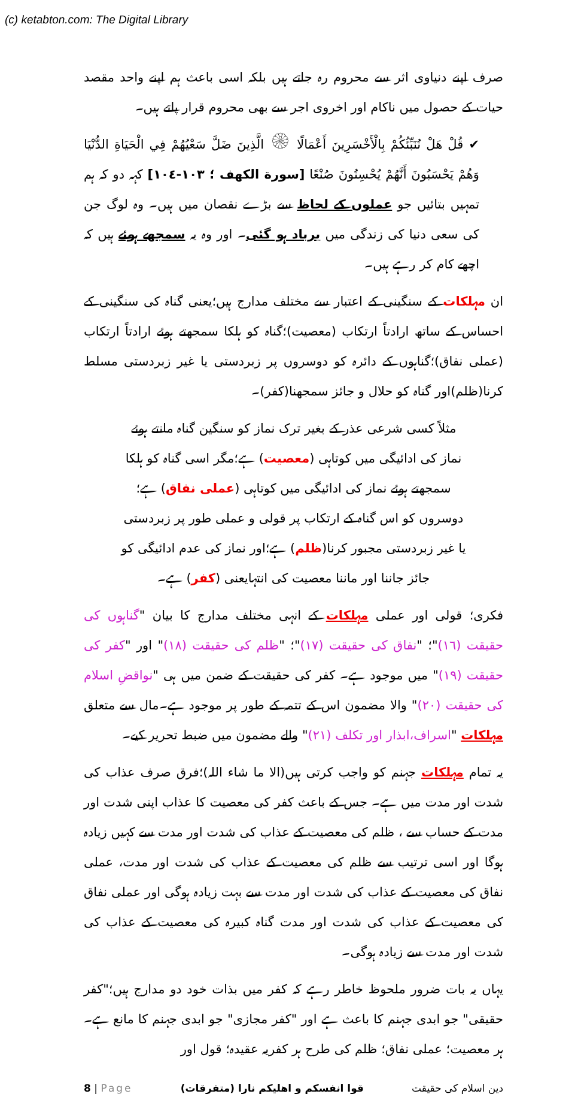(c) ketabton.com: The Digital Library
صرف اپنے دنیاوی اثر سے محروم رہ جاتے ہیں بلکہ اسی باعث ہم اپنے واحد مقصد حیات کے حصول میں ناکام اور اخروی اجر سے بھی محروم قرار پاتے ہیں۔
✔ قُلْ هَلْ نُنَبِّئُكُمْ بِالْأَخْسَرِينَ أَعْمَالًا ۞ الَّذِينَ ضَلَّ سَعْيُهُمْ فِي الْحَيَاةِ الدُّنْيَا وَهُمْ يَحْسَبُونَ أَنَّهُمْ يُحْسِنُونَ صُنْعًا [سورة الكهف ؛ ١٠٣-١٠٤] کہہ دو کہ ہم تمہیں بتائیں جو عملوں کے لحاظ سے بڑے نقصان میں ہیں۔ وہ لوگ جن کی سعی دنیا کی زندگی میں برباد ہو گئی۔ اور وہ یہ سمجھے ہوئے ہیں کہ اچھے کام کر رہے ہیں۔
ان مہلکات کے سنگینی کے اعتبار سے مختلف مدارج ہیں؛یعنی گناہ کی سنگینی کے احساس کے ساتھ ارادتاً ارتکاب (معصیت)؛گناہ کو ہلکا سمجھتے ہوئے ارادتاً ارتکاب (عملی نفاق)؛گناہوں کے دائرہ کو دوسروں پر زبردستی یا غیر زبردستی مسلط کرنا(ظلم)اور گناہ کو حلال و جائز سمجھنا(کفر)۔
مثلاً کسی شرعی عذر کے بغیر ترک نماز کو سنگین گناہ مانتے ہوئے نماز کی ادائیگی میں کوتاہی (معصیت) ہے؛مگر اسی گناہ کو ہلکا سمجھتے ہوئے نماز کی ادائیگی میں کوتاہی (عملی نفاق) ہے؛ دوسروں کو اس گناہ کے ارتکاب پر قولی و عملی طور پر زبردستی یا غیر زبردستی مجبور کرنا(ظلم) ہے؛اور نماز کی عدم ادائیگی کو جائز جاننا اور ماننا معصیت کی انتہایعنی (کفر) ہے۔
فکری؛ قولی اور عملی مہلکات کے انہی مختلف مدارج کا بیان "گناہوں کی حقیقت (١٦)"؛ "نفاق کی حقیقت (١٧)"؛ "ظلم کی حقیقت (١٨)" اور "کفر کی حقیقت (١٩)" میں موجود ہے۔ کفر کی حقیقت کے ضمن میں ہی "نواقضِ اسلام کی حقیقت (٢٠)" والا مضمون اس کے تتمہ کے طور پر موجود ہے۔مال سے متعلق مہلکات "اسراف،ابذار اور تکلف (٢١)" والے مضمون میں ضبط تحریر کیے۔
یہ تمام مہلکات جہنم کو واجب کرتی ہیں(الا ما شاء اللہ)؛فرق صرف عذاب کی شدت اور مدت میں ہے۔ جس کے باعث کفر کی معصیت کا عذاب اپنی شدت اور مدت کے حساب سے ، ظلم کی معصیت کے عذاب کی شدت اور مدت سے کہیں زیادہ ہوگا اور اسی ترتیب سے ظلم کی معصیت کے عذاب کی شدت اور مدت، عملی نفاق کی معصیت کے عذاب کی شدت اور مدت سے بہت زیادہ ہوگی اور عملی نفاق کی معصیت کے عذاب کی شدت اور مدت گناہ کبیرہ کی معصیت کے عذاب کی شدت اور مدت سے زیادہ ہوگی۔
یہاں یہ بات ضرور ملحوظ خاطر رہے کہ کفر میں بذات خود دو مدارج ہیں؛"کفر حقیقی" جو ابدی جہنم کا باعث ہے اور "کفر مجازی" جو ابدی جہنم کا مانع ہے۔ ہر معصیت؛ عملی نفاق؛ ظلم کی طرح ہر کفریہ عقیدہ؛ قول اور
8 | Page قوا انفسکم و اهلیکم نارا (متفرقات) دین اسلام کی حقیقت